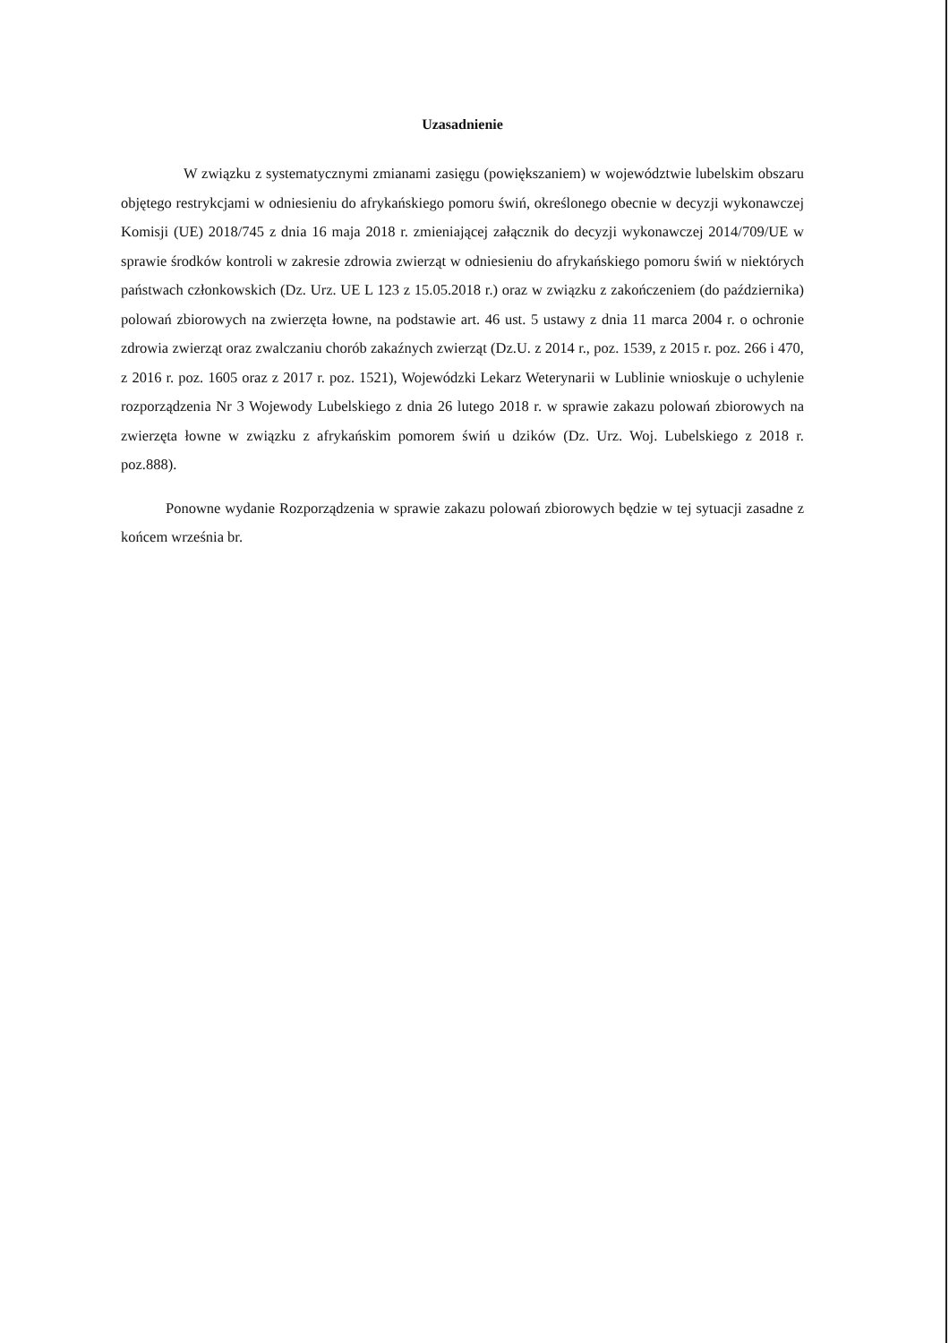Uzasadnienie
W związku z systematycznymi zmianami zasięgu (powiększaniem) w województwie lubelskim obszaru objętego restrykcjami w odniesieniu do afrykańskiego pomoru świń, określonego obecnie w decyzji wykonawczej Komisji (UE) 2018/745 z dnia 16 maja 2018 r. zmieniającej załącznik do decyzji wykonawczej 2014/709/UE w sprawie środków kontroli w zakresie zdrowia zwierząt w odniesieniu do afrykańskiego pomoru świń w niektórych państwach członkowskich (Dz. Urz. UE L 123 z 15.05.2018 r.) oraz w związku z zakończeniem (do października) polowań zbiorowych na zwierzęta łowne, na podstawie art. 46 ust. 5 ustawy z dnia 11 marca 2004 r. o ochronie zdrowia zwierząt oraz zwalczaniu chorób zakaźnych zwierząt (Dz.U. z 2014 r., poz. 1539, z 2015 r. poz. 266 i 470, z 2016 r. poz. 1605 oraz z 2017 r. poz. 1521), Wojewódzki Lekarz Weterynarii w Lublinie wnioskuje o uchylenie rozporządzenia Nr 3 Wojewody Lubelskiego z dnia 26 lutego 2018 r. w sprawie zakazu polowań zbiorowych na zwierzęta łowne w związku z afrykańskim pomorem świń u dzików (Dz. Urz. Woj. Lubelskiego z 2018 r. poz.888).
Ponowne wydanie Rozporządzenia w sprawie zakazu polowań zbiorowych będzie w tej sytuacji zasadne z końcem września br.